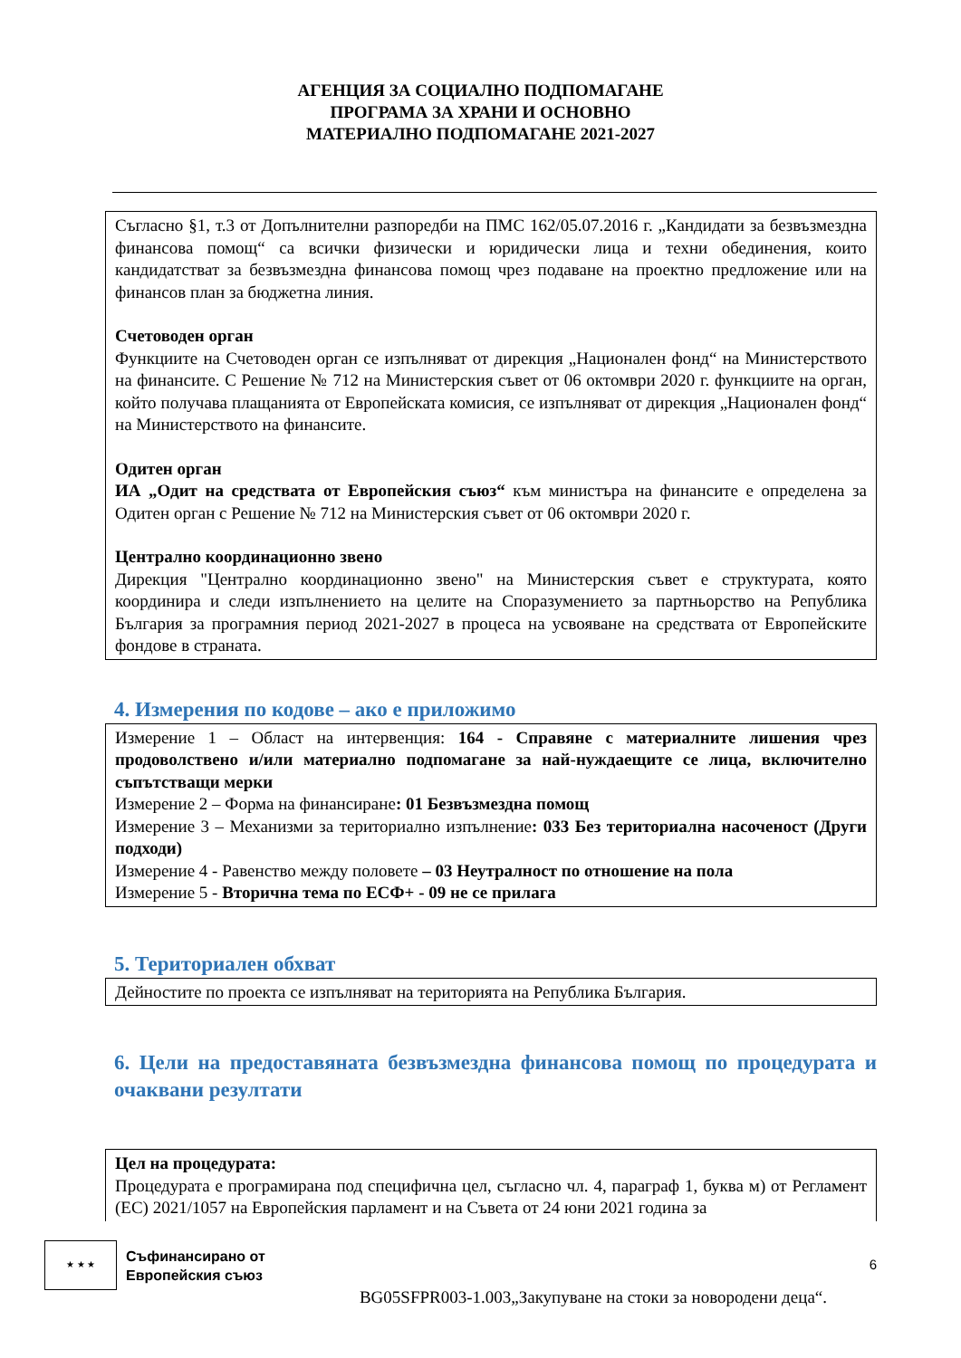АГЕНЦИЯ ЗА СОЦИАЛНО ПОДПОМАГАНЕ
ПРОГРАМА ЗА ХРАНИ И ОСНОВНО
МАТЕРИАЛНО ПОДПОМАГАНЕ 2021-2027
Съгласно §1, т.3 от Допълнителни разпоредби на ПМС 162/05.07.2016 г. „Кандидати за безвъзмездна финансова помощ“ са всички физически и юридически лица и техни обединения, които кандидатстват за безвъзмездна финансова помощ чрез подаване на проектно предложение или на финансов план за бюджетна линия.
Счетоводен орган
Функциите на Счетоводен орган се изпълняват от дирекция „Национален фонд“ на Министерството на финансите. С Решение № 712 на Министерския съвет от 06 октомври 2020 г. функциите на орган, който получава плащанията от Европейската комисия, се изпълняват от дирекция „Национален фонд“ на Министерството на финансите.
Одитен орган
ИА „Одит на средствата от Европейския съюз“ към министъра на финансите е определена за Одитен орган с Решение № 712 на Министерския съвет от 06 октомври 2020 г.
Централно координационно звено
Дирекция "Централно координационно звено" на Министерския съвет е структурата, която координира и следи изпълнението на целите на Споразумението за партньорство на Република България за програмния период 2021-2027 в процеса на усвояване на средствата от Европейските фондове в страната.
4. Измерения по кодове – ако е приложимо
Измерение 1 – Област на интервенция: 164 - Справяне с материалните лишения чрез продоволствено и/или материално подпомагане за най-нуждаещите се лица, включително съпътстващи мерки
Измерение 2 – Форма на финансиране: 01 Безвъзмездна помощ
Измерение 3 – Механизми за териториално изпълнение: 033 Без териториална насоченост (Други подходи)
Измерение 4 - Равенство между половете – 03 Неутралност по отношение на пола
Измерение 5 - Вторична тема по ЕСФ+ - 09 не се прилага
5. Териториален обхват
Дейностите по проекта се изпълняват на територията на Република България.
6. Цели на предоставяната безвъзмездна финансова помощ по процедурата и очаквани резултати
Цел на процедурата:
Процедурата е програмирана под специфична цел, съгласно чл. 4, параграф 1, буква м) от Регламент (ЕС) 2021/1057 на Европейския парламент и на Съвета от 24 юни 2021 година за
★ ★ ★
Съфинансирано от
Европейския съюз
6
BG05SFPR003-1.003„Закупуване на стоки за новородени деца“.